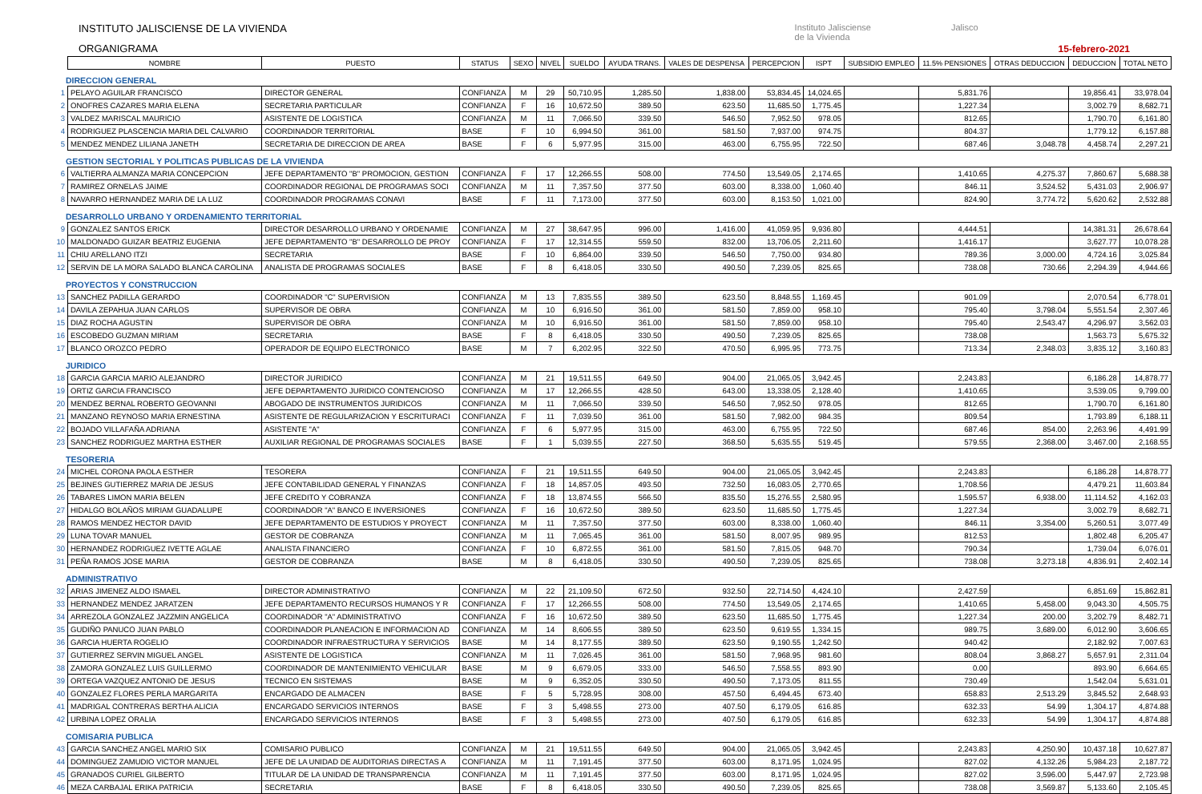INSTITUTO JALISCIENSE DE LA VIVIENDA
ORGANIGRAMA
Instituto Jalisciense
de la Vivienda
Jalisco
15-febrero-2021
| | NOMBRE | PUESTO | STATUS | SEXO | NIVEL | SUELDO | AYUDA TRANS. | VALES DE DESPENSA | PERCEPCION | ISPT | SUBSIDIO EMPLEO | 11.5% PENSIONES | OTRAS DEDUCCION | DEDUCCION | TOTAL NETO |
| --- | --- | --- | --- | --- | --- | --- | --- | --- | --- | --- | --- | --- | --- | --- | --- |
| DIRECCION GENERAL | | | | | | | | | | | | | | | |
| 1 | PELAYO AGUILAR FRANCISCO | DIRECTOR GENERAL | CONFIANZA | M | 29 | 50,710.95 | 1,285.50 | 1,838.00 | 53,834.45 | 14,024.65 | | 5,831.76 | | 19,856.41 | 33,978.04 |
| 2 | ONOFRES CAZARES MARIA ELENA | SECRETARIA PARTICULAR | CONFIANZA | F | 16 | 10,672.50 | 389.50 | 623.50 | 11,685.50 | 1,775.45 | | 1,227.34 | | 3,002.79 | 8,682.71 |
| 3 | VALDEZ MARISCAL MAURICIO | ASISTENTE DE LOGISTICA | CONFIANZA | M | 11 | 7,066.50 | 339.50 | 546.50 | 7,952.50 | 978.05 | | 812.65 | | 1,790.70 | 6,161.80 |
| 4 | RODRIGUEZ PLASCENCIA MARIA DEL CALVARIO | COORDINADOR TERRITORIAL | BASE | F | 10 | 6,994.50 | 361.00 | 581.50 | 7,937.00 | 974.75 | | 804.37 | | 1,779.12 | 6,157.88 |
| 5 | MENDEZ MENDEZ LILIANA JANETH | SECRETARIA DE DIRECCION DE AREA | BASE | F | 6 | 5,977.95 | 315.00 | 463.00 | 6,755.95 | 722.50 | | 687.46 | 3,048.78 | 4,458.74 | 2,297.21 |
| GESTION SECTORIAL Y POLITICAS PUBLICAS DE LA VIVIENDA | | | | | | | | | | | | | | | |
| 6 | VALTIERRA ALMANZA MARIA CONCEPCION | JEFE DEPARTAMENTO "B" PROMOCION, GESTION | CONFIANZA | F | 17 | 12,266.55 | 508.00 | 774.50 | 13,549.05 | 2,174.65 | | 1,410.65 | 4,275.37 | 7,860.67 | 5,688.38 |
| 7 | RAMIREZ ORNELAS JAIME | COORDINADOR REGIONAL DE PROGRAMAS SOCI | CONFIANZA | M | 11 | 7,357.50 | 377.50 | 603.00 | 8,338.00 | 1,060.40 | | 846.11 | 3,524.52 | 5,431.03 | 2,906.97 |
| 8 | NAVARRO HERNANDEZ MARIA DE LA LUZ | COORDINADOR PROGRAMAS CONAVI | BASE | F | 11 | 7,173.00 | 377.50 | 603.00 | 8,153.50 | 1,021.00 | | 824.90 | 3,774.72 | 5,620.62 | 2,532.88 |
| DESARROLLO URBANO Y ORDENAMIENTO TERRITORIAL | | | | | | | | | | | | | | | |
| 9 | GONZALEZ SANTOS ERICK | DIRECTOR DESARROLLO URBANO Y ORDENAMIE | CONFIANZA | M | 27 | 38,647.95 | 996.00 | 1,416.00 | 41,059.95 | 9,936.80 | | 4,444.51 | | 14,381.31 | 26,678.64 |
| 10 | MALDONADO GUIZAR BEATRIZ EUGENIA | JEFE DEPARTAMENTO "B" DESARROLLO DE PROY | CONFIANZA | F | 17 | 12,314.55 | 559.50 | 832.00 | 13,706.05 | 2,211.60 | | 1,416.17 | | 3,627.77 | 10,078.28 |
| 11 | CHIU ARELLANO ITZI | SECRETARIA | BASE | F | 10 | 6,864.00 | 339.50 | 546.50 | 7,750.00 | 934.80 | | 789.36 | 3,000.00 | 4,724.16 | 3,025.84 |
| 12 | SERVIN DE LA MORA SALADO BLANCA CAROLINA | ANALISTA DE PROGRAMAS SOCIALES | BASE | F | 8 | 6,418.05 | 330.50 | 490.50 | 7,239.05 | 825.65 | | 738.08 | 730.66 | 2,294.39 | 4,944.66 |
| PROYECTOS Y CONSTRUCCION | | | | | | | | | | | | | | | |
| 13 | SANCHEZ PADILLA GERARDO | COORDINADOR "C" SUPERVISION | CONFIANZA | M | 13 | 7,835.55 | 389.50 | 623.50 | 8,848.55 | 1,169.45 | | 901.09 | | 2,070.54 | 6,778.01 |
| 14 | DAVILA ZEPAHUA JUAN CARLOS | SUPERVISOR DE OBRA | CONFIANZA | M | 10 | 6,916.50 | 361.00 | 581.50 | 7,859.00 | 958.10 | | 795.40 | 3,798.04 | 5,551.54 | 2,307.46 |
| 15 | DIAZ ROCHA AGUSTIN | SUPERVISOR DE OBRA | CONFIANZA | M | 10 | 6,916.50 | 361.00 | 581.50 | 7,859.00 | 958.10 | | 795.40 | 2,543.47 | 4,296.97 | 3,562.03 |
| 16 | ESCOBEDO GUZMAN MIRIAM | SECRETARIA | BASE | F | 8 | 6,418.05 | 330.50 | 490.50 | 7,239.05 | 825.65 | | 738.08 | | 1,563.73 | 5,675.32 |
| 17 | BLANCO OROZCO PEDRO | OPERADOR DE EQUIPO ELECTRONICO | BASE | M | 7 | 6,202.95 | 322.50 | 470.50 | 6,995.95 | 773.75 | | 713.34 | 2,348.03 | 3,835.12 | 3,160.83 |
| JURIDICO | | | | | | | | | | | | | | | |
| 18 | GARCIA GARCIA MARIO ALEJANDRO | DIRECTOR JURIDICO | CONFIANZA | M | 21 | 19,511.55 | 649.50 | 904.00 | 21,065.05 | 3,942.45 | | 2,243.83 | | 6,186.28 | 14,878.77 |
| 19 | ORTIZ GARCIA FRANCISCO | JEFE DEPARTAMENTO JURIDICO CONTENCIOSO | CONFIANZA | M | 17 | 12,266.55 | 428.50 | 643.00 | 13,338.05 | 2,128.40 | | 1,410.65 | | 3,539.05 | 9,799.00 |
| 20 | MENDEZ BERNAL ROBERTO GEOVANNI | ABOGADO DE INSTRUMENTOS JURIDICOS | CONFIANZA | M | 11 | 7,066.50 | 339.50 | 546.50 | 7,952.50 | 978.05 | | 812.65 | | 1,790.70 | 6,161.80 |
| 21 | MANZANO REYNOSO MARIA ERNESTINA | ASISTENTE DE REGULARIZACION Y ESCRITURACI | CONFIANZA | F | 11 | 7,039.50 | 361.00 | 581.50 | 7,982.00 | 984.35 | | 809.54 | | 1,793.89 | 6,188.11 |
| 22 | BOJADO VILLAFAÑA ADRIANA | ASISTENTE "A" | CONFIANZA | F | 6 | 5,977.95 | 315.00 | 463.00 | 6,755.95 | 722.50 | | 687.46 | 854.00 | 2,263.96 | 4,491.99 |
| 23 | SANCHEZ RODRIGUEZ MARTHA ESTHER | AUXILIAR REGIONAL DE PROGRAMAS SOCIALES | BASE | F | 1 | 5,039.55 | 227.50 | 368.50 | 5,635.55 | 519.45 | | 579.55 | 2,368.00 | 3,467.00 | 2,168.55 |
| TESORERIA | | | | | | | | | | | | | | | |
| 24 | MICHEL CORONA PAOLA ESTHER | TESORERA | CONFIANZA | F | 21 | 19,511.55 | 649.50 | 904.00 | 21,065.05 | 3,942.45 | | 2,243.83 | | 6,186.28 | 14,878.77 |
| 25 | BEJINES GUTIERREZ MARIA DE JESUS | JEFE CONTABILIDAD GENERAL Y FINANZAS | CONFIANZA | F | 18 | 14,857.05 | 493.50 | 732.50 | 16,083.05 | 2,770.65 | | 1,708.56 | | 4,479.21 | 11,603.84 |
| 26 | TABARES LIMON MARIA BELEN | JEFE CREDITO Y COBRANZA | CONFIANZA | F | 18 | 13,874.55 | 566.50 | 835.50 | 15,276.55 | 2,580.95 | | 1,595.57 | 6,938.00 | 11,114.52 | 4,162.03 |
| 27 | HIDALGO BOLAÑOS MIRIAM GUADALUPE | COORDINADOR "A" BANCO E INVERSIONES | CONFIANZA | F | 16 | 10,672.50 | 389.50 | 623.50 | 11,685.50 | 1,775.45 | | 1,227.34 | | 3,002.79 | 8,682.71 |
| 28 | RAMOS MENDEZ HECTOR DAVID | JEFE DEPARTAMENTO DE ESTUDIOS Y PROYECT | CONFIANZA | M | 11 | 7,357.50 | 377.50 | 603.00 | 8,338.00 | 1,060.40 | | 846.11 | 3,354.00 | 5,260.51 | 3,077.49 |
| 29 | LUNA TOVAR MANUEL | GESTOR DE COBRANZA | CONFIANZA | M | 11 | 7,065.45 | 361.00 | 581.50 | 8,007.95 | 989.95 | | 812.53 | | 1,802.48 | 6,205.47 |
| 30 | HERNANDEZ RODRIGUEZ IVETTE AGLAE | ANALISTA FINANCIERO | CONFIANZA | F | 10 | 6,872.55 | 361.00 | 581.50 | 7,815.05 | 948.70 | | 790.34 | | 1,739.04 | 6,076.01 |
| 31 | PEÑA RAMOS JOSE MARIA | GESTOR DE COBRANZA | BASE | M | 8 | 6,418.05 | 330.50 | 490.50 | 7,239.05 | 825.65 | | 738.08 | 3,273.18 | 4,836.91 | 2,402.14 |
| ADMINISTRATIVO | | | | | | | | | | | | | | | |
| 32 | ARIAS JIMENEZ ALDO ISMAEL | DIRECTOR ADMINISTRATIVO | CONFIANZA | M | 22 | 21,109.50 | 672.50 | 932.50 | 22,714.50 | 4,424.10 | | 2,427.59 | | 6,851.69 | 15,862.81 |
| 33 | HERNANDEZ MENDEZ JARATZEN | JEFE DEPARTAMENTO RECURSOS HUMANOS Y R | CONFIANZA | F | 17 | 12,266.55 | 508.00 | 774.50 | 13,549.05 | 2,174.65 | | 1,410.65 | 5,458.00 | 9,043.30 | 4,505.75 |
| 34 | ARREZOLA GONZALEZ JAZZMIN ANGELICA | COORDINADOR "A" ADMINISTRATIVO | CONFIANZA | F | 16 | 10,672.50 | 389.50 | 623.50 | 11,685.50 | 1,775.45 | | 1,227.34 | 200.00 | 3,202.79 | 8,482.71 |
| 35 | GUDIÑO PANUCO JUAN PABLO | COORDINADOR PLANEACION E INFORMACION AD | CONFIANZA | M | 14 | 8,606.55 | 389.50 | 623.50 | 9,619.55 | 1,334.15 | | 989.75 | 3,689.00 | 6,012.90 | 3,606.65 |
| 36 | GARCIA HUERTA ROGELIO | COORDINADOR INFRAESTRUCTURA Y SERVICIOS | BASE | M | 14 | 8,177.55 | 389.50 | 623.50 | 9,190.55 | 1,242.50 | | 940.42 | | 2,182.92 | 7,007.63 |
| 37 | GUTIERREZ SERVIN MIGUEL ANGEL | ASISTENTE DE LOGISTICA | CONFIANZA | M | 11 | 7,026.45 | 361.00 | 581.50 | 7,968.95 | 981.60 | | 808.04 | 3,868.27 | 5,657.91 | 2,311.04 |
| 38 | ZAMORA GONZALEZ LUIS GUILLERMO | COORDINADOR DE MANTENIMIENTO VEHICULAR | BASE | M | 9 | 6,679.05 | 333.00 | 546.50 | 7,558.55 | 893.90 | | 0.00 | | 893.90 | 6,664.65 |
| 39 | ORTEGA VAZQUEZ ANTONIO DE JESUS | TECNICO EN SISTEMAS | BASE | M | 9 | 6,352.05 | 330.50 | 490.50 | 7,173.05 | 811.55 | | 730.49 | | 1,542.04 | 5,631.01 |
| 40 | GONZALEZ FLORES PERLA MARGARITA | ENCARGADO DE ALMACEN | BASE | F | 5 | 5,728.95 | 308.00 | 457.50 | 6,494.45 | 673.40 | | 658.83 | 2,513.29 | 3,845.52 | 2,648.93 |
| 41 | MADRIGAL CONTRERAS BERTHA ALICIA | ENCARGADO SERVICIOS INTERNOS | BASE | F | 3 | 5,498.55 | 273.00 | 407.50 | 6,179.05 | 616.85 | | 632.33 | 54.99 | 1,304.17 | 4,874.88 |
| 42 | URBINA LOPEZ ORALIA | ENCARGADO SERVICIOS INTERNOS | BASE | F | 3 | 5,498.55 | 273.00 | 407.50 | 6,179.05 | 616.85 | | 632.33 | 54.99 | 1,304.17 | 4,874.88 |
| COMISARIA PUBLICA | | | | | | | | | | | | | | | |
| 43 | GARCIA SANCHEZ ANGEL MARIO SIX | COMISARIO PUBLICO | CONFIANZA | M | 21 | 19,511.55 | 649.50 | 904.00 | 21,065.05 | 3,942.45 | | 2,243.83 | 4,250.90 | 10,437.18 | 10,627.87 |
| 44 | DOMINGUEZ ZAMUDIO VICTOR MANUEL | JEFE DE LA UNIDAD DE AUDITORIAS DIRECTAS A | CONFIANZA | M | 11 | 7,191.45 | 377.50 | 603.00 | 8,171.95 | 1,024.95 | | 827.02 | 4,132.26 | 5,984.23 | 2,187.72 |
| 45 | GRANADOS CURIEL GILBERTO | TITULAR DE LA UNIDAD DE TRANSPARENCIA | CONFIANZA | M | 11 | 7,191.45 | 377.50 | 603.00 | 8,171.95 | 1,024.95 | | 827.02 | 3,596.00 | 5,447.97 | 2,723.98 |
| 46 | MEZA CARBAJAL ERIKA PATRICIA | SECRETARIA | BASE | F | 8 | 6,418.05 | 330.50 | 490.50 | 7,239.05 | 825.65 | | 738.08 | 3,569.87 | 5,133.60 | 2,105.45 |